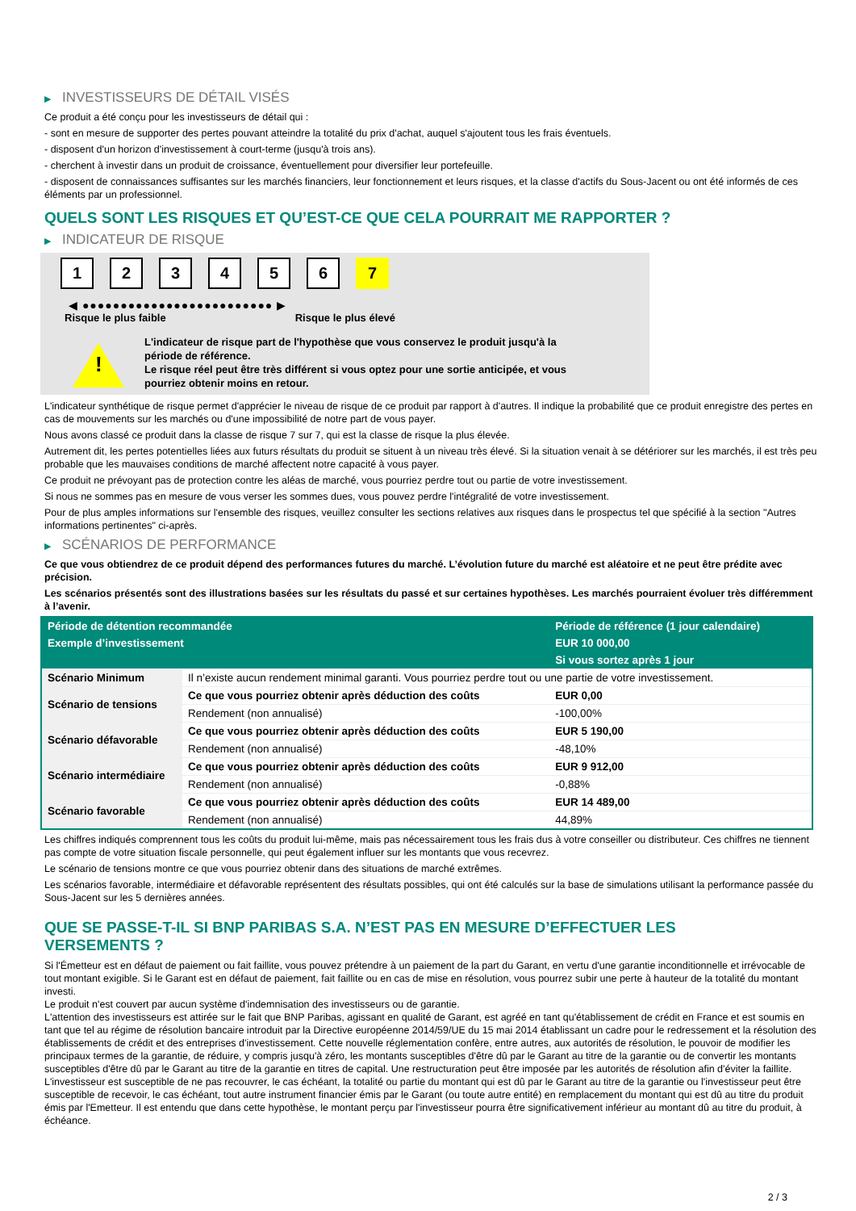▶ INVESTISSEURS DE DÉTAIL VISÉS
Ce produit a été conçu pour les investisseurs de détail qui :
- sont en mesure de supporter des pertes pouvant atteindre la totalité du prix d'achat, auquel s'ajoutent tous les frais éventuels.
- disposent d'un horizon d'investissement à court-terme (jusqu'à trois ans).
- cherchent à investir dans un produit de croissance, éventuellement pour diversifier leur portefeuille.
- disposent de connaissances suffisantes sur les marchés financiers, leur fonctionnement et leurs risques, et la classe d'actifs du Sous-Jacent ou ont été informés de ces éléments par un professionnel.
QUELS SONT LES RISQUES ET QU’EST-CE QUE CELA POURRAIT ME RAPPORTER ?
▶ INDICATEUR DE RISQUE
1 2 3 4 5 6 7
◀ ●●●●●●●●●●●●●●●●●●●●●●●●● ▶
Risque le plus faible Risque le plus élevé
!
L'indicateur de risque part de l'hypothèse que vous conservez le produit jusqu'à la
période de référence.
Le risque réel peut être très différent si vous optez pour une sortie anticipée, et vous
pourriez obtenir moins en retour.
L'indicateur synthétique de risque permet d'apprécier le niveau de risque de ce produit par rapport à d'autres. Il indique la probabilité que ce produit enregistre des pertes en cas de mouvements sur les marchés ou d'une impossibilité de notre part de vous payer.
Nous avons classé ce produit dans la classe de risque 7 sur 7, qui est la classe de risque la plus élevée.
Autrement dit, les pertes potentielles liées aux futurs résultats du produit se situent à un niveau très élevé. Si la situation venait à se détériorer sur les marchés, il est très peu probable que les mauvaises conditions de marché affectent notre capacité à vous payer.
Ce produit ne prévoyant pas de protection contre les aléas de marché, vous pourriez perdre tout ou partie de votre investissement.
Si nous ne sommes pas en mesure de vous verser les sommes dues, vous pouvez perdre l'intégralité de votre investissement.
Pour de plus amples informations sur l'ensemble des risques, veuillez consulter les sections relatives aux risques dans le prospectus tel que spécifié à la section "Autres informations pertinentes" ci-après.
▶ SCÉNARIOS DE PERFORMANCE
Ce que vous obtiendrez de ce produit dépend des performances futures du marché. L’évolution future du marché est aléatoire et ne peut être prédite avec précision.
Les scénarios présentés sont des illustrations basées sur les résultats du passé et sur certaines hypothèses. Les marchés pourraient évoluer très différemment à l’avenir.
| Période de détention recommandée | | Période de référence (1 jour calendaire) |
| --- | --- | --- |
| Exemple d’investissement | | EUR 10 000,00 |
| | | Si vous sortez après 1 jour |
| Scénario Minimum | Il n’existe aucun rendement minimal garanti. Vous pourriez perdre tout ou une partie de votre investissement. | |
| Scénario de tensions | Ce que vous pourriez obtenir après déduction des coûts | EUR 0,00 |
| | Rendement (non annualisé) | -100,00% |
| Scénario défavorable | Ce que vous pourriez obtenir après déduction des coûts | EUR 5 190,00 |
| | Rendement (non annualisé) | -48,10% |
| Scénario intermédiaire | Ce que vous pourriez obtenir après déduction des coûts | EUR 9 912,00 |
| | Rendement (non annualisé) | -0,88% |
| Scénario favorable | Ce que vous pourriez obtenir après déduction des coûts | EUR 14 489,00 |
| | Rendement (non annualisé) | 44,89% |
Les chiffres indiqués comprennent tous les coûts du produit lui-même, mais pas nécessairement tous les frais dus à votre conseiller ou distributeur. Ces chiffres ne tiennent pas compte de votre situation fiscale personnelle, qui peut également influer sur les montants que vous recevrez.
Le scénario de tensions montre ce que vous pourriez obtenir dans des situations de marché extrêmes.
Les scénarios favorable, intermédiaire et défavorable représentent des résultats possibles, qui ont été calculés sur la base de simulations utilisant la performance passée du Sous-Jacent sur les 5 dernières années.
QUE SE PASSE-T-IL SI BNP PARIBAS S.A. N’EST PAS EN MESURE D’EFFECTUER LES
VERSEMENTS ?
Si l'Émetteur est en défaut de paiement ou fait faillite, vous pouvez prétendre à un paiement de la part du Garant, en vertu d'une garantie inconditionnelle et irrévocable de tout montant exigible. Si le Garant est en défaut de paiement, fait faillite ou en cas de mise en résolution, vous pourrez subir une perte à hauteur de la totalité du montant investi.
Le produit n'est couvert par aucun système d'indemnisation des investisseurs ou de garantie.
L'attention des investisseurs est attirée sur le fait que BNP Paribas, agissant en qualité de Garant, est agréé en tant qu'établissement de crédit en France et est soumis en tant que tel au régime de résolution bancaire introduit par la Directive européenne 2014/59/UE du 15 mai 2014 établissant un cadre pour le redressement et la résolution des établissements de crédit et des entreprises d'investissement. Cette nouvelle réglementation confère, entre autres, aux autorités de résolution, le pouvoir de modifier les principaux termes de la garantie, de réduire, y compris jusqu'à zéro, les montants susceptibles d'être dû par le Garant au titre de la garantie ou de convertir les montants susceptibles d'être dû par le Garant au titre de la garantie en titres de capital. Une restructuration peut être imposée par les autorités de résolution afin d'éviter la faillite. L'investisseur est susceptible de ne pas recouvrer, le cas échéant, la totalité ou partie du montant qui est dû par le Garant au titre de la garantie ou l'investisseur peut être susceptible de recevoir, le cas échéant, tout autre instrument financier émis par le Garant (ou toute autre entité) en remplacement du montant qui est dû au titre du produit émis par l'Emetteur. Il est entendu que dans cette hypothèse, le montant perçu par l'investisseur pourra être significativement inférieur au montant dû au titre du produit, à échéance.
2 / 3